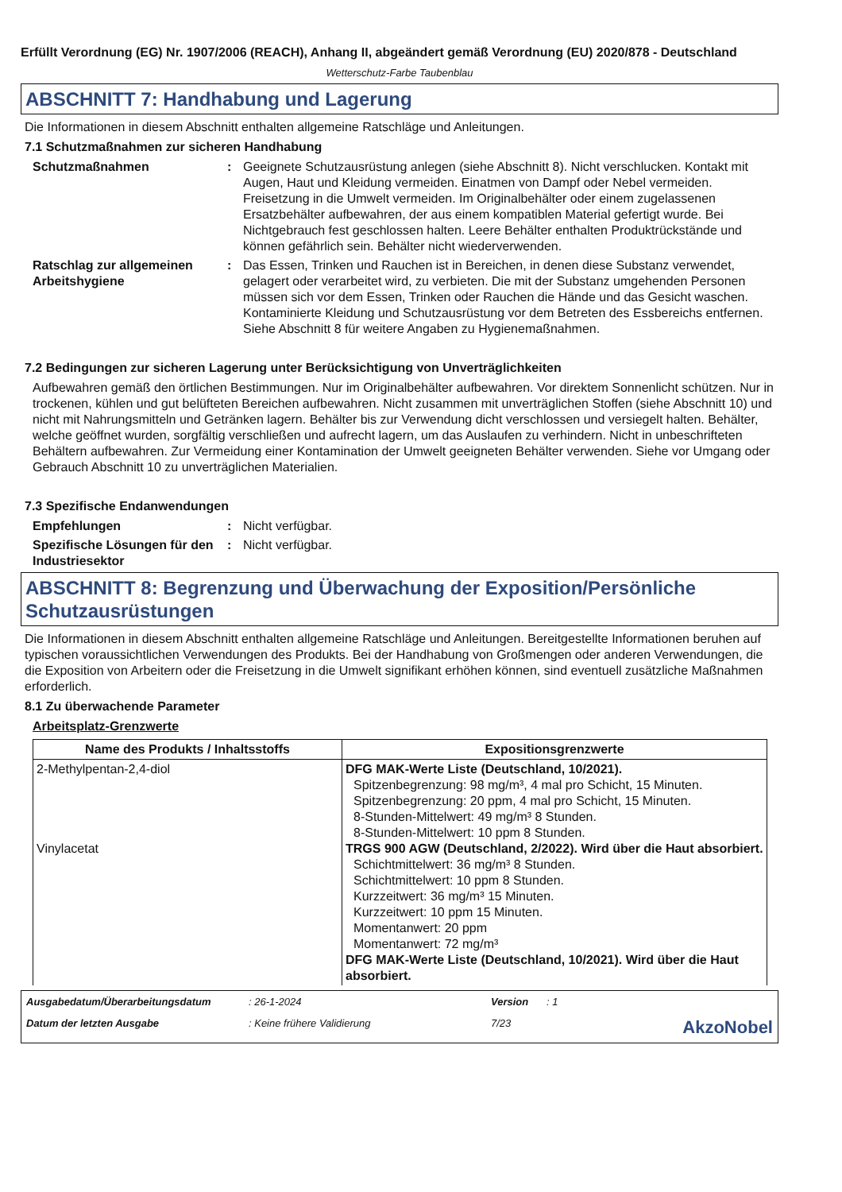Erfüllt Verordnung (EG) Nr. 1907/2006 (REACH), Anhang II, abgeändert gemäß Verordnung (EU) 2020/878 - Deutschland
Wetterschutz-Farbe Taubenblau
ABSCHNITT 7: Handhabung und Lagerung
Die Informationen in diesem Abschnitt enthalten allgemeine Ratschläge und Anleitungen.
7.1 Schutzmaßnahmen zur sicheren Handhabung
Schutzmaßnahmen : Geeignete Schutzausrüstung anlegen (siehe Abschnitt 8). Nicht verschlucken. Kontakt mit Augen, Haut und Kleidung vermeiden. Einatmen von Dampf oder Nebel vermeiden. Freisetzung in die Umwelt vermeiden. Im Originalbehälter oder einem zugelassenen Ersatzbehälter aufbewahren, der aus einem kompatiblen Material gefertigt wurde. Bei Nichtgebrauch fest geschlossen halten. Leere Behälter enthalten Produktrückstände und können gefährlich sein. Behälter nicht wiederverwenden.
Ratschlag zur allgemeinen Arbeitshygiene
: Das Essen, Trinken und Rauchen ist in Bereichen, in denen diese Substanz verwendet, gelagert oder verarbeitet wird, zu verbieten. Die mit der Substanz umgehenden Personen müssen sich vor dem Essen, Trinken oder Rauchen die Hände und das Gesicht waschen. Kontaminierte Kleidung und Schutzausrüstung vor dem Betreten des Essbereichs entfernen. Siehe Abschnitt 8 für weitere Angaben zu Hygienemaßnahmen.
7.2 Bedingungen zur sicheren Lagerung unter Berücksichtigung von Unverträglichkeiten
Aufbewahren gemäß den örtlichen Bestimmungen. Nur im Originalbehälter aufbewahren. Vor direktem Sonnenlicht schützen. Nur in trockenen, kühlen und gut belüfteten Bereichen aufbewahren. Nicht zusammen mit unverträglichen Stoffen (siehe Abschnitt 10) und nicht mit Nahrungsmitteln und Getränken lagern. Behälter bis zur Verwendung dicht verschlossen und versiegelt halten. Behälter, welche geöffnet wurden, sorgfältig verschließen und aufrecht lagern, um das Auslaufen zu verhindern. Nicht in unbeschrifteten Behältern aufbewahren. Zur Vermeidung einer Kontamination der Umwelt geeigneten Behälter verwenden. Siehe vor Umgang oder Gebrauch Abschnitt 10 zu unverträglichen Materialien.
7.3 Spezifische Endanwendungen
Empfehlungen : Nicht verfügbar.
Spezifische Lösungen für den Industriesektor
: Nicht verfügbar.
ABSCHNITT 8: Begrenzung und Überwachung der Exposition/Persönliche Schutzausrüstungen
Die Informationen in diesem Abschnitt enthalten allgemeine Ratschläge und Anleitungen. Bereitgestellte Informationen beruhen auf typischen voraussichtlichen Verwendungen des Produkts. Bei der Handhabung von Großmengen oder anderen Verwendungen, die die Exposition von Arbeitern oder die Freisetzung in die Umwelt signifikant erhöhen können, sind eventuell zusätzliche Maßnahmen erforderlich.
8.1 Zu überwachende Parameter
Arbeitsplatz-Grenzwerte
| Name des Produkts / Inhaltsstoffs | Expositionsgrenzwerte |
| --- | --- |
| 2-Methylpentan-2,4-diol Vinylacetat | DFG MAK-Werte Liste (Deutschland, 10/2021). Spitzenbegrenzung: 98 mg/m³, 4 mal pro Schicht, 15 Minuten. Spitzenbegrenzung: 20 ppm, 4 mal pro Schicht, 15 Minuten. 8-Stunden-Mittelwert: 49 mg/m³ 8 Stunden. 8-Stunden-Mittelwert: 10 ppm 8 Stunden. TRGS 900 AGW (Deutschland, 2/2022). Wird über die Haut absorbiert. Schichtmittelwert: 36 mg/m³ 8 Stunden. Schichtmittelwert: 10 ppm 8 Stunden. Kurzzeitwert: 36 mg/m³ 15 Minuten. Kurzzeitwert: 10 ppm 15 Minuten. Momentanwert: 20 ppm Momentanwert: 72 mg/m³ DFG MAK-Werte Liste (Deutschland, 10/2021). Wird über die Haut absorbiert. |
Ausgabedatum/Überarbeitungsdatum
: 26-1-2024
Version
: 1
Datum der letzten Ausgabe
: Keine frühere Validierung
7/23
AkzoNobel